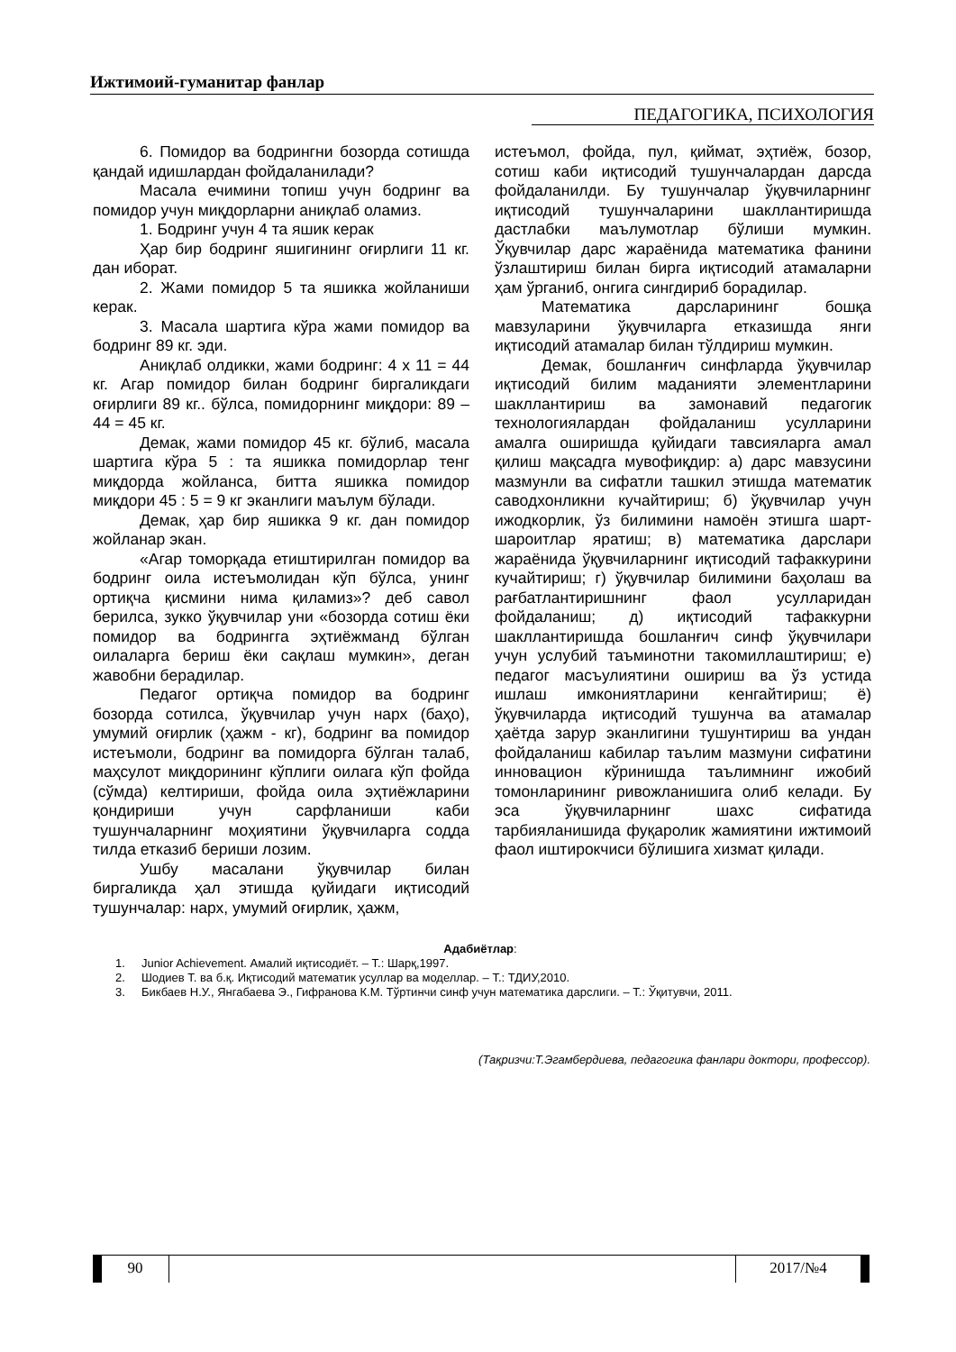Ижтимоий-гуманитар фанлар
ПЕДАГОГИКА, ПСИХОЛОГИЯ
6. Помидор ва бодрингни бозорда сотишда қандай идишлардан фойдаланилади?
Масала ечимини топиш учун бодринг ва помидор учун миқдорларни аниқлаб оламиз.
1. Бодринг учун 4 та яшик керак
Ҳар бир бодринг яшигининг оғирлиги 11 кг. дан иборат.
2. Жами помидор 5 та яшикка жойланиши керак.
3. Масала шартига кўра жами помидор ва бодринг 89 кг. эди.
Аниқлаб олдикки, жами бодринг: 4 х 11 = 44 кг. Агар помидор билан бодринг биргаликдаги оғирлиги 89 кг.. бўлса, помидорнинг миқдори: 89 – 44 = 45 кг.
Демак, жами помидор 45 кг. бўлиб, масала шартига кўра 5 : та яшикка помидорлар тенг миқдорда жойланса, битта яшикка помидор миқдори 45 : 5 = 9 кг эканлиги маълум бўлади.
Демак, ҳар бир яшикка 9 кг. дан помидор жойланар экан.
«Агар томорқада етиштирилган помидор ва бодринг оила истеъмолидан кўп бўлса, унинг ортиқча қисмини нима қиламиз»? деб савол берилса, зукко ўқувчилар уни «бозорда сотиш ёки помидор ва бодрингга эҳтиёжманд бўлган оилаларга бериш ёки сақлаш мумкин», деган жавобни берадилар.
Педагог ортиқча помидор ва бодринг бозорда сотилса, ўқувчилар учун нарх (баҳо), умумий оғирлик (ҳажм - кг), бодринг ва помидор истеъмоли, бодринг ва помидорга бўлган талаб, маҳсулот миқдорининг кўплиги оилага кўп фойда (сўмда) келтириши, фойда оила эҳтиёжларини қондириши учун сарфланиши каби тушунчаларнинг моҳиятини ўқувчиларга содда тилда етказиб бериши лозим.
Ушбу масалани ўқувчилар билан биргаликда ҳал этишда қуйидаги иқтисодий тушунчалар: нарх, умумий оғирлик, ҳажм,
истеъмол, фойда, пул, қиймат, эҳтиёж, бозор, сотиш каби иқтисодий тушунчалардан дарсда фойдаланилди. Бу тушунчалар ўқувчиларнинг иқтисодий тушунчаларини шакллантиришда дастлабки маълумотлар бўлиши мумкин. Ўқувчилар дарс жараёнида математика фанини ўзлаштириш билан бирга иқтисодий атамаларни ҳам ўрганиб, онгига сингдириб борадилар.
Математика дарсларининг бошқа мавзуларини ўқувчиларга етказишда янги иқтисодий атамалар билан тўлдириш мумкин.
Демак, бошланғич синфларда ўқувчилар иқтисодий билим маданияти элементларини шакллантириш ва замонавий педагогик технологиялардан фойдаланиш усулларини амалга оширишда қуйидаги тавсияларга амал қилиш мақсадга мувофиқдир: а) дарс мавзусини мазмунли ва сифатли ташкил этишда математик саводхонликни кучайтириш; б) ўқувчилар учун ижодкорлик, ўз билимини намоён этишга шарт-шароитлар яратиш; в) математика дарслари жараёнида ўқувчиларнинг иқтисодий тафаккурини кучайтириш; г) ўқувчилар билимини баҳолаш ва рағбатлантиришнинг фаол усулларидан фойдаланиш; д) иқтисодий тафаккурни шакллантиришда бошланғич синф ўқувчилари учун услубий таъминотни такомиллаштириш; е) педагог масъулиятини ошириш ва ўз устида ишлаш имкониятларини кенгайтириш; ё) ўқувчиларда иқтисодий тушунча ва атамалар ҳаётда зарур эканлигини тушунтириш ва ундан фойдаланиш кабилар таълим мазмуни сифатини инновацион кўринишда таълимнинг ижобий томонларининг ривожланишига олиб келади. Бу эса ўқувчиларнинг шахс сифатида тарбияланишида фуқаролик жамиятини ижтимоий фаол иштирокчиси бўлишига хизмат қилади.
Адабиётлар:
1. Junior Achievement. Амалий иқтисодиёт. – Т.: Шарқ,1997.
2. Шодиев Т. ва б.қ. Иқтисодий математик усуллар ва моделлар. – Т.: ТДИУ,2010.
3. Бикбаев Н.У., Янгабаева Э., Гифранова К.М. Тўртинчи синф учун математика дарслиги. – Т.: Ўқитувчи, 2011.
(Тақризчи:Т.Эгамбердиева, педагогика фанлари доктори, профессор).
90 2017/№4